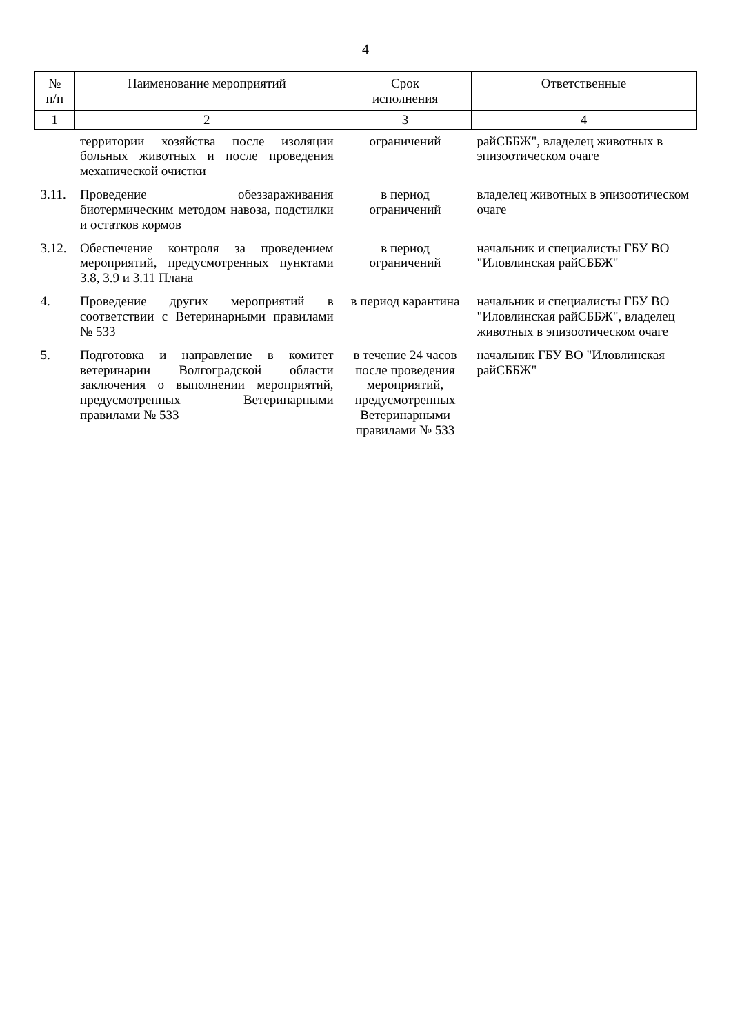4
| № п/п | Наименование мероприятий | Срок исполнения | Ответственные |
| --- | --- | --- | --- |
| 1 | 2 | 3 | 4 |
| | территории хозяйства после изоляции больных животных и после проведения механической очистки | ограничений | райСББЖ", владелец животных в эпизоотическом очаге |
| 3.11. | Проведение обеззараживания биотермическим методом навоза, подстилки и остатков кормов | в период ограничений | владелец животных в эпизоотическом очаге |
| 3.12. | Обеспечение контроля за проведением мероприятий, предусмотренных пунктами 3.8, 3.9 и 3.11 Плана | в период ограничений | начальник и специалисты ГБУ ВО "Иловлинская райСББЖ" |
| 4. | Проведение других мероприятий в соответствии с Ветеринарными правилами № 533 | в период карантина | начальник и специалисты ГБУ ВО "Иловлинская райСББЖ", владелец животных в эпизоотическом очаге |
| 5. | Подготовка и направление в комитет ветеринарии Волгоградской области заключения о выполнении мероприятий, предусмотренных Ветеринарными правилами № 533 | в течение 24 часов после проведения мероприятий, предусмотренных Ветеринарными правилами № 533 | начальник ГБУ ВО "Иловлинская райСББЖ" |